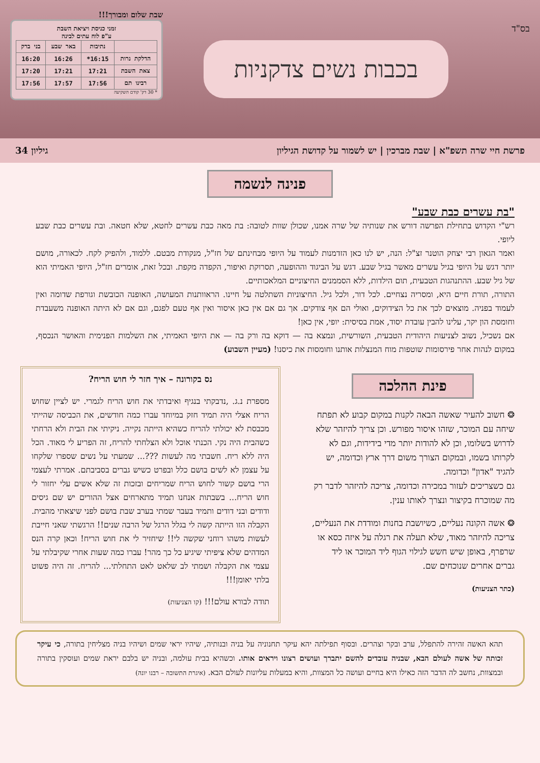בס"ד
בכבות נשים צדקניות
שבת שלום ומבורך!!!
זמני כניסת ויציאת השבת
ע"פ לוח עתים לבינה
| | נתיבות | באר שבע | בני ברק |
| --- | --- | --- | --- |
| הדלקת נרות | 16:15* | 16:26 | 16:20 |
| צאת השבת | 17:21 | 17:21 | 17:20 |
| רבינו תם | 17:56 | 17:57 | 17:56 |
* 30 דק' קודם השקיעה
פרשת חיי שרה תשפ"א | שבת מברכין | יש לשמור על קדושת הגיליון גיליון 34
פנינה לנשמה
"בת עשרים כבת שבע"
רש"י הקדוש בתחילת הפרשה דורש את שנותיה של שרה אמנו, שכולן שוות לטובה: בת מאה כבת עשרים לחטא, שלא חטאה. ובת עשרים כבת שבע ליופי.
ואמר הגאון רבי יצחק הוטנר זצ"ל: הנה, יש לנו כאן הזדמנות לעמוד על היופי מבחינתם של חז"ל, מנקודת מבטם. ללמוד, ולהפיק לקח. לכאורה, מושם יותר דגש על היופי בגיל עשרים מאשר בגיל שבע. דגש על הביגוד וההופעה, תסרוקת ואיפור, הקפדה מקפת. ובכל זאת, אומרים חז"ל, היופי האמיתי הוא של גיל שבע. ההתנהגות הטבעית, תום הילדות, ללא הסממנים החיצוניים המלאכותיים.
התורה, תורת חיים היא, ומסריה נצחיים. לכל דור, ולכל גיל. החיצוניות השתלטה על חיינו. הראוותנות המעושה, האופנה הכובשת וגורפת שדומה ואין לעמוד בפניה. מוצאים לכך את כל הצידוקים, ואולי הם אף צודקים. אך גם אם אין כאן איסור ואין אף טעם לפגם, וגם אם לא היתה האופנה משעבדת וחומסת הון יקר, עלינו להבין עובדת יסוד, אמת בסיסית: יופי, אין כאן!
אם נשכיל, נשוב לצניעות היהודית הטבעית, השורשית, ונמצא בה — דוקא בה ורק בה — את היופי האמיתי, את השלמות הפנימית והאושר הנכסף, במקום לנהות אחר פירסומות שוטפות מוח המנצלות אותנו וחומסות את כיסנו! (מעיין השבוע)
פינת ההלכה
❂ חשוב להעיר שאשה הבאה לקנות במקום קבוע לא תפתח שיחה עם המוכר, שזהו איסור מפורש. וכן צריך להיזהר שלא לדרוש בשלומו, וכן לא להודות יותר מדי בידידות, וגם לא לקרותו בשמו, ובמקום הצורך משום דרך ארץ וכדומה, יש להגיד "אדון" וכדומה.
גם כשצריכים לעזור במכירה וכדומה, צריכה להיזהר לדבר רק מה שמוכרח בקיצור ונצרך לאותו ענין.
❂ אשה הקונה נעליים, כשיושבת בחנות ומודדת את הנעליים, צריכה להיזהר מאוד, שלא תעלה את רגלה על איזה כסא או שרפרף, באופן שיש חשש לגילוי הגוף ליד המוכר או ליד גברים אחרים שנוכחים שם.
(כתר הצניעות)
נס בקורונה – איך חזר לי חוש הריח?
מספרת נ.ג. ,נדבקתי בנגיף ואיבדתי את חוש הריח לגמרי. יש לציין שחוש הריח אצלי היה תמיד חזק במיוחד עברו כמה חודשים, את הכביסה שהייתי מכבסת לא יכולתי להריח כשהיא הייתה נקייה. ניקיתי את הבית ולא הרחתי כשהבית היה נקי. הכנתי אוכל ולא הצלחתי להריח, זה הפריע לי מאוד. הכל היה ללא ריח. חשבתי מה לעשות ???... שמעתי על נשים שספרו שלקחו על עצמן לא לשים בושם כלל ובפרט כשיש גברים בסביבתם. אמרתי לעצמי הרי בושם קשור לחוש הריח שמריחים ובזכות זה שלא אשים עלי יחזור לי חוש הריח... בשבתות אנחנו תמיד מתארחים אצל ההורים יש שם גיסים ודודים ובני דודים ותמיד בעבר שמתי בערב שבת בושם לפני שיצאתי מהבית. הקבלה הזו הייתה קשה לי בגלל הרגל של הרבה שנים!! הרגשתי שאני חייבת לעשות משהו רוחני שקשה לי!! שיחזיר לי את חוש הריח! וכאן קרה הנס המדהים שלא ציפיתי שיגיע כל כך מהר! עברו כמה שעות אחרי שקיבלתי על עצמי את הקבלה ושמתי לב שלאט לאט התחלתי... להריח. זה היה פשוט בלתי יאומן!!!
תודה לבורא עולם!!! (קו הצניעות)
תהא האשה זהירה להתפלל, ערב ובקר וצהרים. ובסוף תפילתה יהא עיקר תחנוניה על בניה ובנותיה, שיהיו יראי שמים ושיהיו בניה מצליחין בתורה, כי עיקר זכותה של אשה לעולם הבא, שבניה עובדים להשם יתברך ועושים רצונו ויראים אותו. וכשהיא בבית עולמה, ובניה יש בלבם יראת שמים ועוסקין בתורה ובמצוות, נחשב לה הדבר הזה כאילו היא בחיים ועושה כל המצוות, והיא במעלות עליונות לעולם הבא. (איגרת התשובה – רבנו יונה)